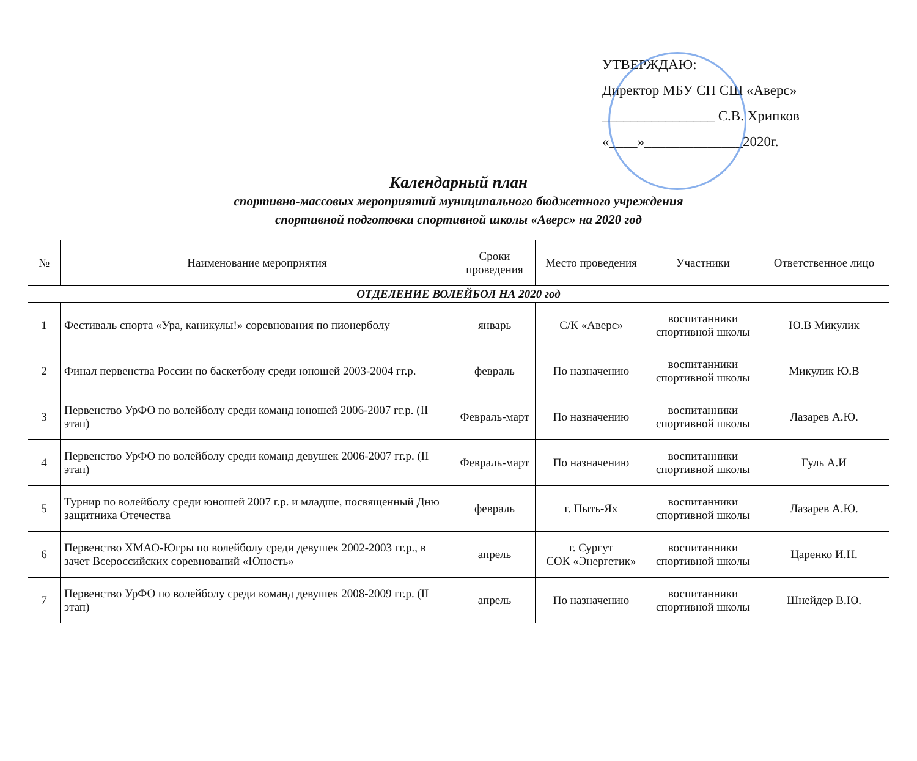УТВЕРЖДАЮ:
Директор МБУ СП СШ «Аверс»
________________ С.В. Хрипков
«____»______________2020г.
Календарный план
спортивно-массовых мероприятий муниципального бюджетного учреждения
спортивной подготовки спортивной школы «Аверс» на 2020 год
| № | Наименование мероприятия | Сроки проведения | Место проведения | Участники | Ответственное лицо |
| --- | --- | --- | --- | --- | --- |
| ОТДЕЛЕНИЕ ВОЛЕЙБОЛ НА 2020 год | | | | | |
| 1 | Фестиваль спорта «Ура, каникулы!» соревнования по пионерболу | январь | С/К «Аверс» | воспитанники спортивной школы | Ю.В Микулик |
| 2 | Финал первенства России по баскетболу среди юношей 2003-2004 гг.р. | февраль | По назначению | воспитанники спортивной школы | Микулик Ю.В |
| 3 | Первенство УрФО по волейболу среди команд юношей 2006-2007 гг.р. (II этап) | Февраль-март | По назначению | воспитанники спортивной школы | Лазарев А.Ю. |
| 4 | Первенство УрФО по волейболу среди команд девушек 2006-2007 гг.р. (II этап) | Февраль-март | По назначению | воспитанники спортивной школы | Гуль А.И |
| 5 | Турнир по волейболу среди юношей 2007 г.р. и младше, посвященный Дню защитника Отечества | февраль | г. Пыть-Ях | воспитанники спортивной школы | Лазарев А.Ю. |
| 6 | Первенство ХМАО-Югры по волейболу среди девушек 2002-2003 гг.р., в зачет Всероссийских соревнований «Юность» | апрель | г. Сургут СОК «Энергетик» | воспитанники спортивной школы | Царенко И.Н. |
| 7 | Первенство УрФО по волейболу среди команд девушек 2008-2009 гг.р. (II этап) | апрель | По назначению | воспитанники спортивной школы | Шнейдер В.Ю. |